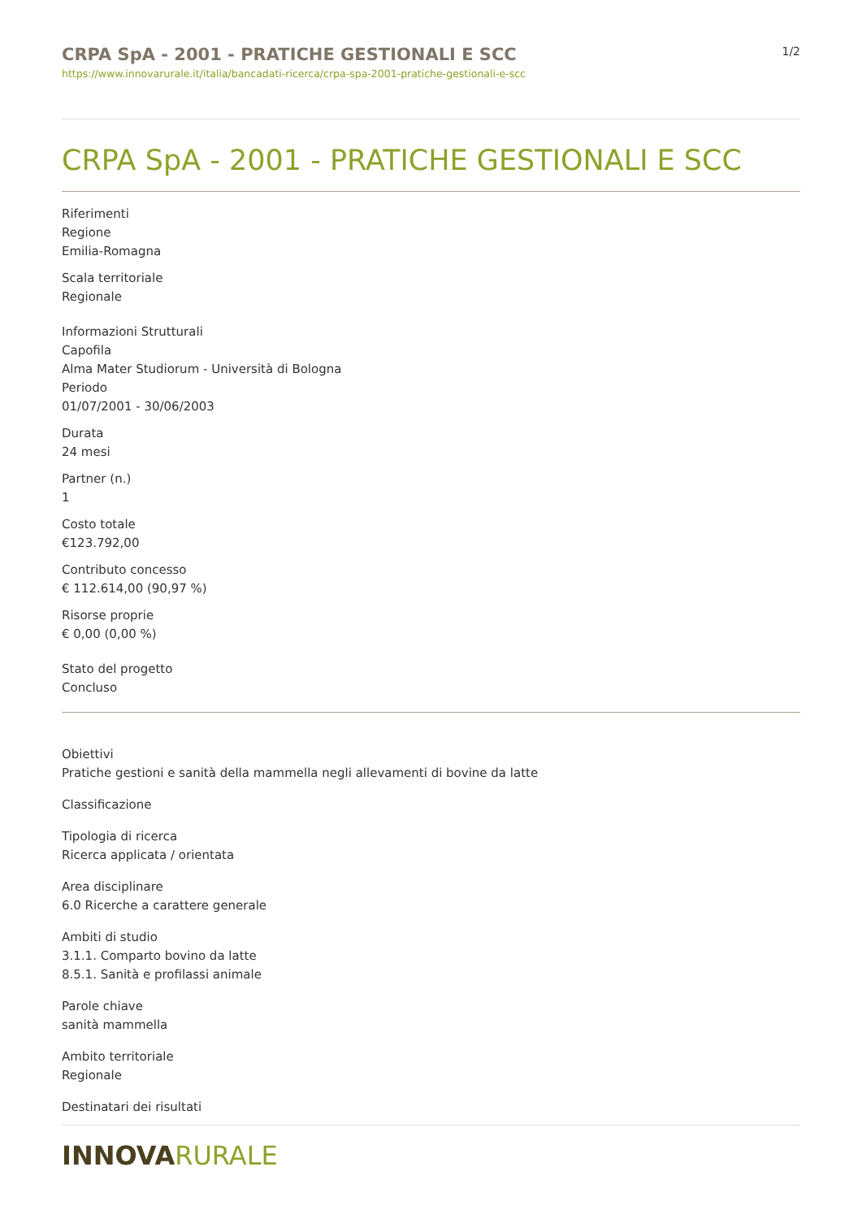CRPA SpA - 2001 - PRATICHE GESTIONALI E SCC
https://www.innovarurale.it/italia/bancadati-ricerca/crpa-spa-2001-pratiche-gestionali-e-scc
1/2
CRPA SpA - 2001 - PRATICHE GESTIONALI E SCC
Riferimenti
Regione
Emilia-Romagna
Scala territoriale
Regionale
Informazioni Strutturali
Capofila
Alma Mater Studiorum - Università di Bologna
Periodo
01/07/2001 - 30/06/2003
Durata
24 mesi
Partner (n.)
1
Costo totale
€123.792,00
Contributo concesso
€ 112.614,00 (90,97 %)
Risorse proprie
€ 0,00 (0,00 %)
Stato del progetto
Concluso
Obiettivi
Pratiche gestioni e sanità della mammella negli allevamenti di bovine da latte
Classificazione
Tipologia di ricerca
Ricerca applicata / orientata
Area disciplinare
6.0 Ricerche a carattere generale
Ambiti di studio
3.1.1. Comparto bovino da latte
8.5.1. Sanità e profilassi animale
Parole chiave
sanità mammella
Ambito territoriale
Regionale
Destinatari dei risultati
INNOVARURALE